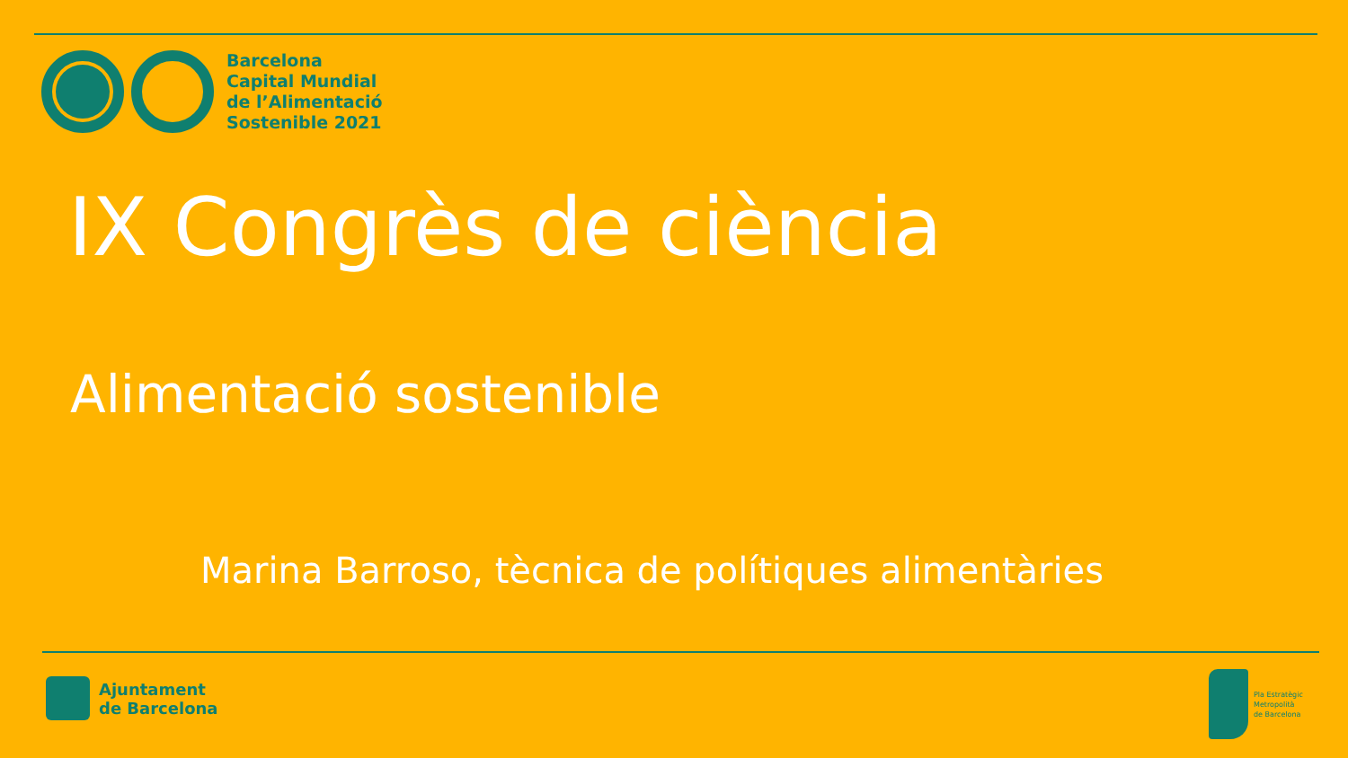Barcelona
Capital Mundial
de l’Alimentació
Sostenible 2021
IX Congrès de ciència
Alimentació sostenible
Marina Barroso, tècnica de polítiques alimentàries
Ajuntament
de Barcelona
Pla Estratègic
Metropolità
de Barcelona